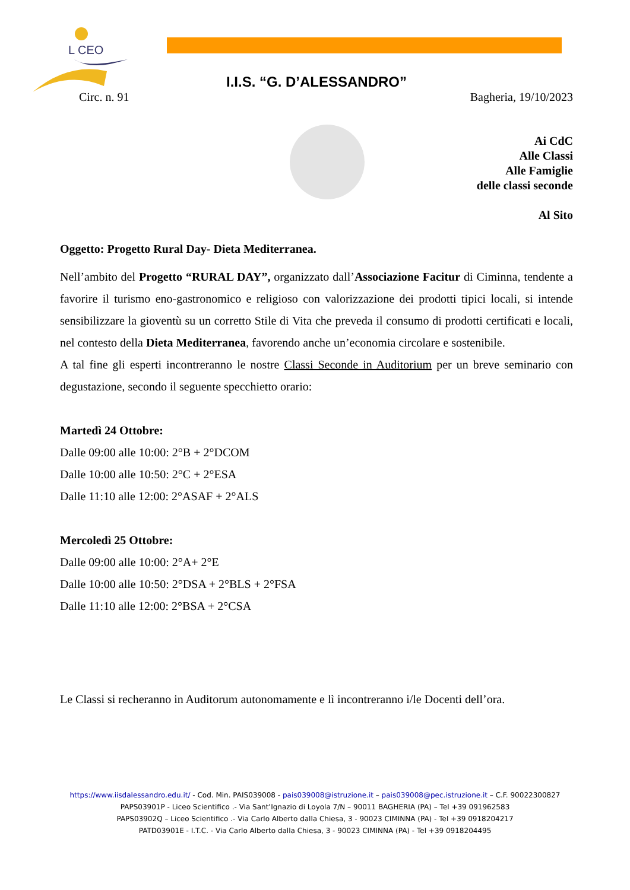L CEO
I.I.S. “G. D’ALESSANDRO”
Circ. n. 91 Bagheria, 19/10/2023
Ai CdC
Alle Classi
Alle Famiglie
delle classi seconde
Al Sito
Oggetto: Progetto Rural Day- Dieta Mediterranea.
Nell’ambito del Progetto “RURAL DAY”, organizzato dall’Associazione Facitur di Ciminna, tendente a favorire il turismo eno-gastronomico e religioso con valorizzazione dei prodotti tipici locali, si intende sensibilizzare la gioventù su un corretto Stile di Vita che preveda il consumo di prodotti certificati e locali, nel contesto della Dieta Mediterranea, favorendo anche un’economia circolare e sostenibile.
A tal fine gli esperti incontreranno le nostre Classi Seconde in Auditorium per un breve seminario con degustazione, secondo il seguente specchietto orario:
Martedì 24 Ottobre:
Dalle 09:00 alle 10:00: 2°B + 2°DCOM
Dalle 10:00 alle 10:50: 2°C + 2°ESA
Dalle 11:10 alle 12:00: 2°ASAF + 2°ALS
Mercoledì 25 Ottobre:
Dalle 09:00 alle 10:00: 2°A+ 2°E
Dalle 10:00 alle 10:50: 2°DSA + 2°BLS + 2°FSA
Dalle 11:10 alle 12:00: 2°BSA + 2°CSA
Le Classi si recheranno in Auditorum autonomamente e lì incontreranno i/le Docenti dell’ora.
https://www.iisdalessandro.edu.it/ - Cod. Min. PAIS039008 - pais039008@istruzione.it – pais039008@pec.istruzione.it – C.F. 90022300827
PAPS03901P - Liceo Scientifico .- Via Sant’Ignazio di Loyola 7/N – 90011 BAGHERIA (PA) – Tel +39 091962583
PAPS03902Q – Liceo Scientifico .- Via Carlo Alberto dalla Chiesa, 3 - 90023 CIMINNA (PA) - Tel +39 0918204217
PATD03901E - I.T.C. - Via Carlo Alberto dalla Chiesa, 3 - 90023 CIMINNA (PA) - Tel +39 0918204495